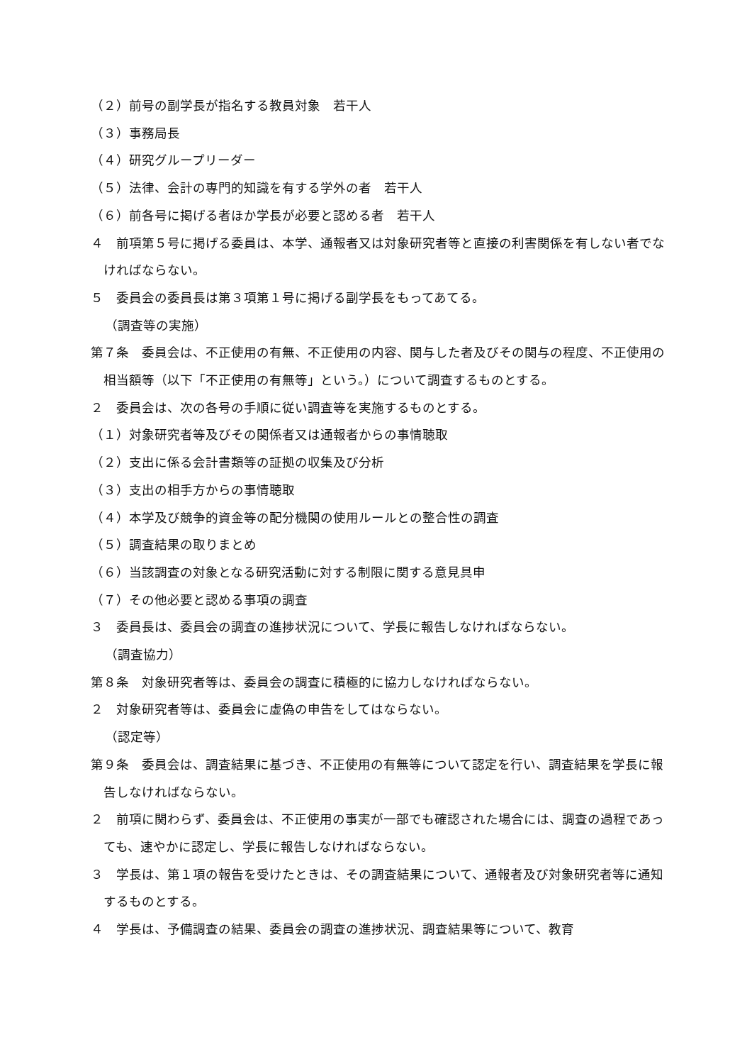（２）前号の副学長が指名する教員対象　若干人
（３）事務局長
（４）研究グループリーダー
（５）法律、会計の専門的知識を有する学外の者　若干人
（６）前各号に掲げる者ほか学長が必要と認める者　若干人
４　前項第５号に掲げる委員は、本学、通報者又は対象研究者等と直接の利害関係を有しない者でなければならない。
５　委員会の委員長は第３項第１号に掲げる副学長をもってあてる。
（調査等の実施）
第７条　委員会は、不正使用の有無、不正使用の内容、関与した者及びその関与の程度、不正使用の相当額等（以下「不正使用の有無等」という。）について調査するものとする。
２　委員会は、次の各号の手順に従い調査等を実施するものとする。
（１）対象研究者等及びその関係者又は通報者からの事情聴取
（２）支出に係る会計書類等の証拠の収集及び分析
（３）支出の相手方からの事情聴取
（４）本学及び競争的資金等の配分機関の使用ルールとの整合性の調査
（５）調査結果の取りまとめ
（６）当該調査の対象となる研究活動に対する制限に関する意見具申
（７）その他必要と認める事項の調査
３　委員長は、委員会の調査の進捗状況について、学長に報告しなければならない。
（調査協力）
第８条　対象研究者等は、委員会の調査に積極的に協力しなければならない。
２　対象研究者等は、委員会に虚偽の申告をしてはならない。
（認定等）
第９条　委員会は、調査結果に基づき、不正使用の有無等について認定を行い、調査結果を学長に報告しなければならない。
２　前項に関わらず、委員会は、不正使用の事実が一部でも確認された場合には、調査の過程であっても、速やかに認定し、学長に報告しなければならない。
３　学長は、第１項の報告を受けたときは、その調査結果について、通報者及び対象研究者等に通知するものとする。
４　学長は、予備調査の結果、委員会の調査の進捗状況、調査結果等について、教育